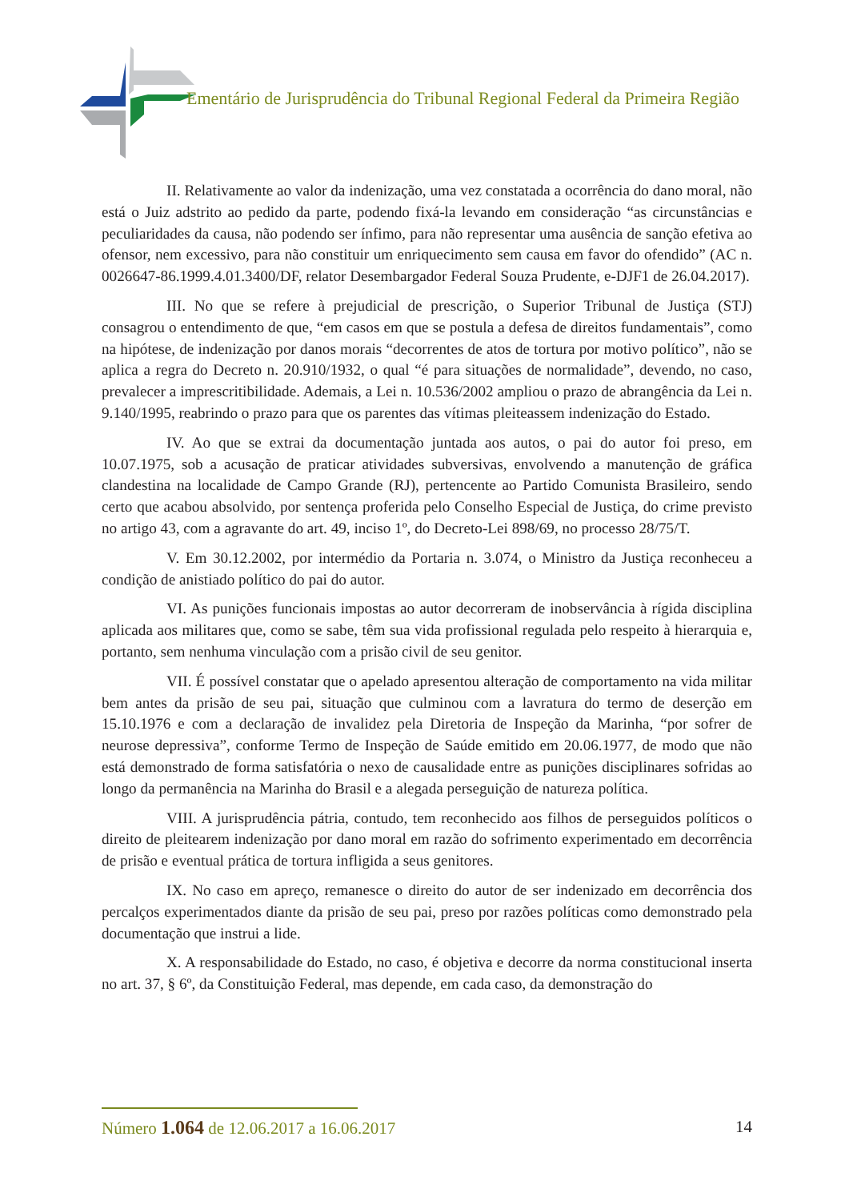Ementário de Jurisprudência do Tribunal Regional Federal da Primeira Região
II. Relativamente ao valor da indenização, uma vez constatada a ocorrência do dano moral, não está o Juiz adstrito ao pedido da parte, podendo fixá-la levando em consideração “as circunstâncias e peculiaridades da causa, não podendo ser ínfimo, para não representar uma ausência de sanção efetiva ao ofensor, nem excessivo, para não constituir um enriquecimento sem causa em favor do ofendido” (AC n. 0026647-86.1999.4.01.3400/DF, relator Desembargador Federal Souza Prudente, e-DJF1 de 26.04.2017).
III. No que se refere à prejudicial de prescrição, o Superior Tribunal de Justiça (STJ) consagrou o entendimento de que, “em casos em que se postula a defesa de direitos fundamentais”, como na hipótese, de indenização por danos morais “decorrentes de atos de tortura por motivo político”, não se aplica a regra do Decreto n. 20.910/1932, o qual “é para situações de normalidade”, devendo, no caso, prevalecer a imprescritibilidade. Ademais, a Lei n. 10.536/2002 ampliou o prazo de abrangência da Lei n. 9.140/1995, reabrindo o prazo para que os parentes das vítimas pleiteassem indenização do Estado.
IV. Ao que se extrai da documentação juntada aos autos, o pai do autor foi preso, em 10.07.1975, sob a acusação de praticar atividades subversivas, envolvendo a manutenção de gráfica clandestina na localidade de Campo Grande (RJ), pertencente ao Partido Comunista Brasileiro, sendo certo que acabou absolvido, por sentença proferida pelo Conselho Especial de Justiça, do crime previsto no artigo 43, com a agravante do art. 49, inciso 1º, do Decreto-Lei 898/69, no processo 28/75/T.
V. Em 30.12.2002, por intermédio da Portaria n. 3.074, o Ministro da Justiça reconheceu a condição de anistiado político do pai do autor.
VI. As punições funcionais impostas ao autor decorreram de inobservância à rígida disciplina aplicada aos militares que, como se sabe, têm sua vida profissional regulada pelo respeito à hierarquia e, portanto, sem nenhuma vinculação com a prisão civil de seu genitor.
VII. É possível constatar que o apelado apresentou alteração de comportamento na vida militar bem antes da prisão de seu pai, situação que culminou com a lavratura do termo de deserção em 15.10.1976 e com a declaração de invalidez pela Diretoria de Inspeção da Marinha, “por sofrer de neurose depressiva”, conforme Termo de Inspeção de Saúde emitido em 20.06.1977, de modo que não está demonstrado de forma satisfatória o nexo de causalidade entre as punições disciplinares sofridas ao longo da permanência na Marinha do Brasil e a alegada perseguição de natureza política.
VIII. A jurisprudência pátria, contudo, tem reconhecido aos filhos de perseguidos políticos o direito de pleitearem indenização por dano moral em razão do sofrimento experimentado em decorrência de prisão e eventual prática de tortura infligida a seus genitores.
IX. No caso em apreço, remanesce o direito do autor de ser indenizado em decorrência dos percalços experimentados diante da prisão de seu pai, preso por razões políticas como demonstrado pela documentação que instrui a lide.
X. A responsabilidade do Estado, no caso, é objetiva e decorre da norma constitucional inserta no art. 37, § 6º, da Constituição Federal, mas depende, em cada caso, da demonstração do
Número 1.064 de 12.06.2017 a 16.06.2017 14